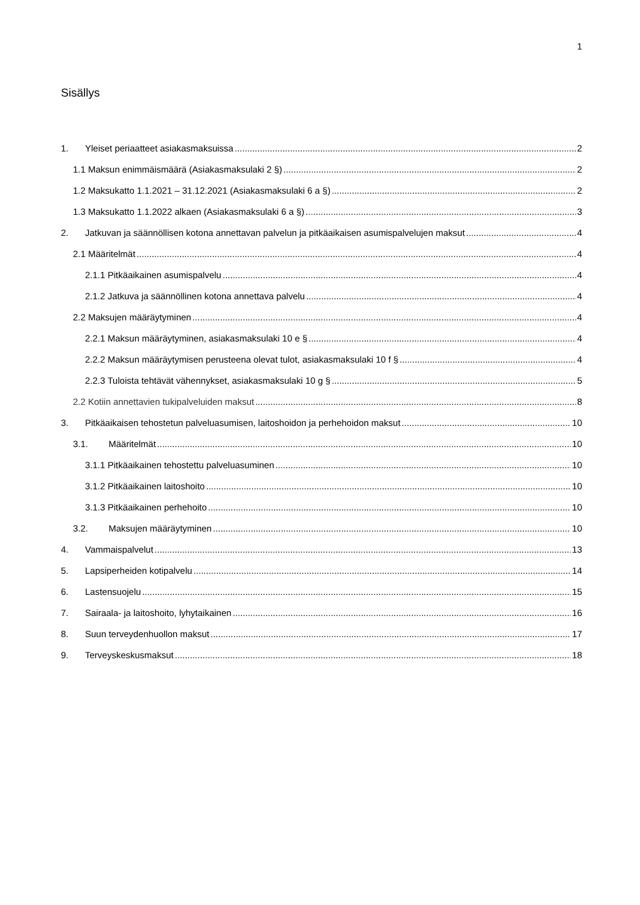1
Sisällys
1. Yleiset periaatteet asiakasmaksuissa 2
1.1 Maksun enimmäismäärä (Asiakasmaksulaki 2 §) 2
1.2 Maksukatto 1.1.2021 – 31.12.2021 (Asiakasmaksulaki 6 a §) 2
1.3 Maksukatto 1.1.2022 alkaen (Asiakasmaksulaki 6 a §) 3
2. Jatkuvan ja säännöllisen kotona annettavan palvelun ja pitkäaikaisen asumispalvelujen maksut 4
2.1 Määritelmät 4
2.1.1 Pitkäaikainen asumispalvelu 4
2.1.2 Jatkuva ja säännöllinen kotona annettava palvelu 4
2.2 Maksujen määräytyminen 4
2.2.1 Maksun määräytyminen, asiakasmaksulaki 10 e § 4
2.2.2 Maksun määräytymisen perusteena olevat tulot, asiakasmaksulaki 10 f § 4
2.2.3 Tuloista tehtävät vähennykset, asiakasmaksulaki 10 g § 5
2.2 Kotiin annettavien tukipalveluiden maksut 8
3. Pitkäaikaisen tehostetun palveluasumisen, laitoshoidon ja perhehoidon maksut 10
3.1. Määritelmät 10
3.1.1 Pitkäaikainen tehostettu palveluasuminen 10
3.1.2 Pitkäaikainen laitoshoito 10
3.1.3 Pitkäaikainen perhehoito 10
3.2. Maksujen määräytyminen 10
4. Vammaispalvelut 13
5. Lapsiperheiden kotipalvelu 14
6. Lastensuojelu 15
7. Sairaala- ja laitoshoito, lyhytaikainen 16
8. Suun terveydenhuollon maksut 17
9. Terveyskeskusmaksut 18